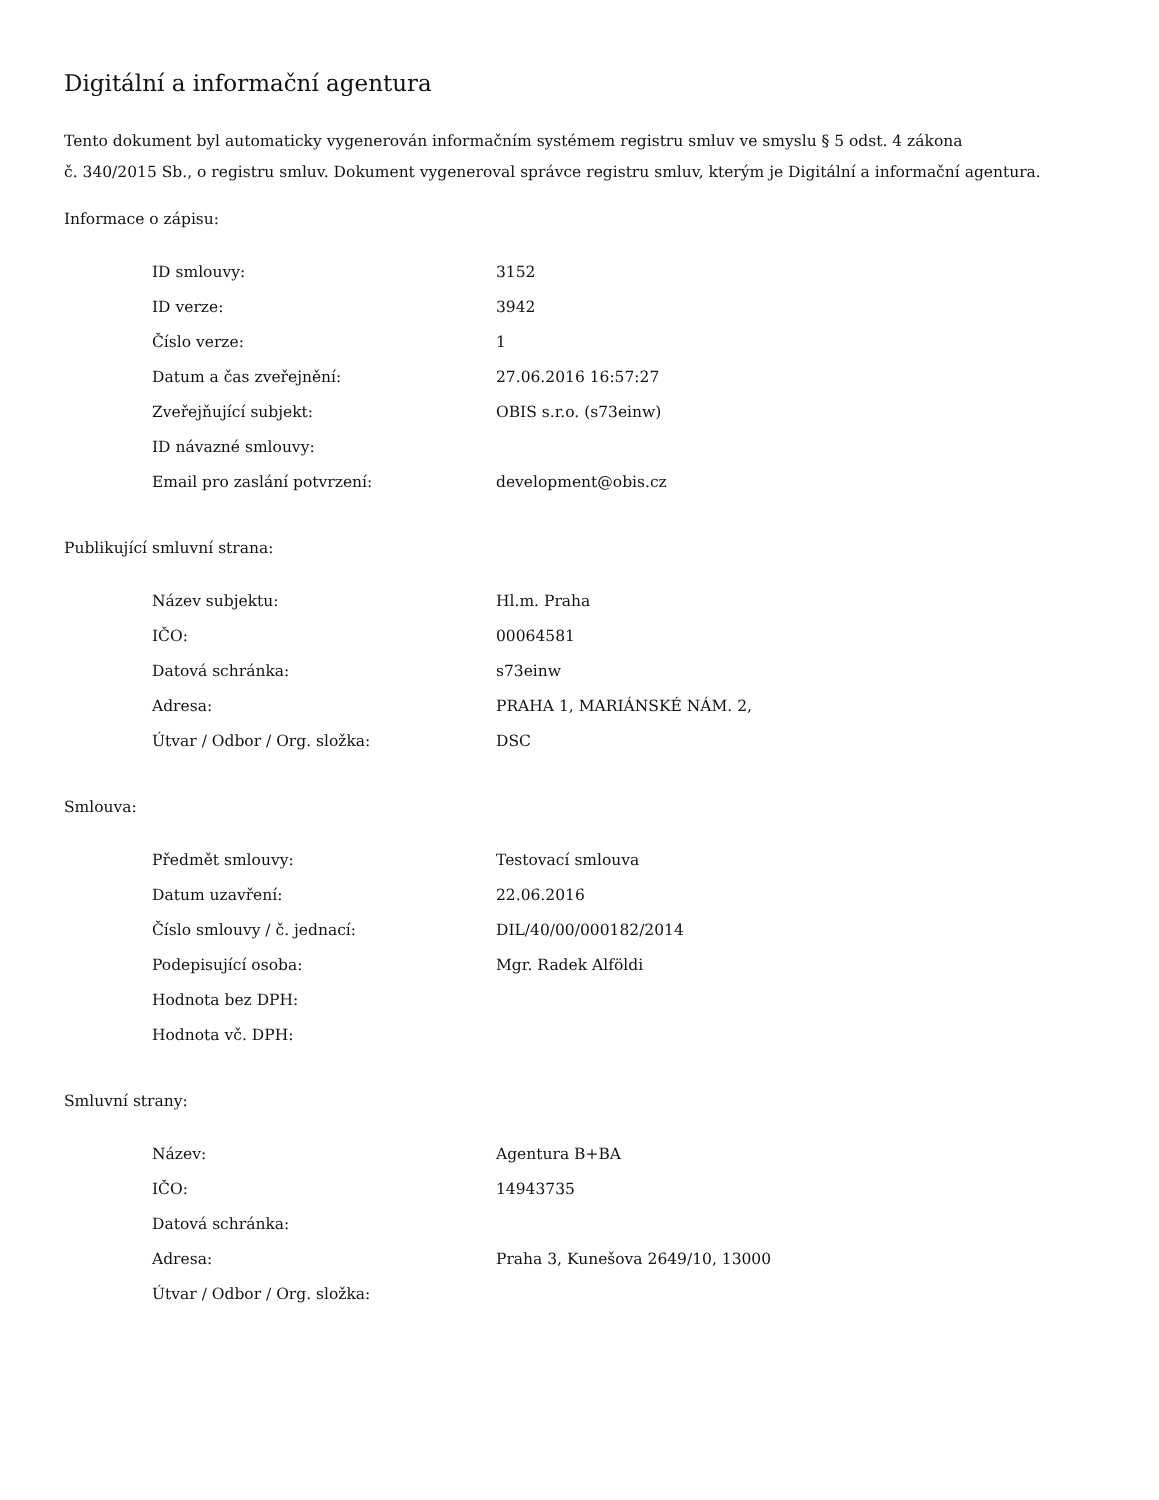Digitální a informační agentura
Tento dokument byl automaticky vygenerován informačním systémem registru smluv ve smyslu § 5 odst. 4 zákona
č. 340/2015 Sb., o registru smluv. Dokument vygeneroval správce registru smluv, kterým je Digitální a informační agentura.
Informace o zápisu:
| ID smlouvy: | 3152 |
| ID verze: | 3942 |
| Číslo verze: | 1 |
| Datum a čas zveřejnění: | 27.06.2016 16:57:27 |
| Zveřejňující subjekt: | OBIS s.r.o. (s73einw) |
| ID návazné smlouvy: | |
| Email pro zaslání potvrzení: | development@obis.cz |
Publikující smluvní strana:
| Název subjektu: | Hl.m. Praha |
| IČO: | 00064581 |
| Datová schránka: | s73einw |
| Adresa: | PRAHA 1, MARIÁNSKÉ NÁM. 2, |
| Útvar / Odbor / Org. složka: | DSC |
Smlouva:
| Předmět smlouvy: | Testovací smlouva |
| Datum uzavření: | 22.06.2016 |
| Číslo smlouvy / č. jednací: | DIL/40/00/000182/2014 |
| Podepisující osoba: | Mgr. Radek Alföldi |
| Hodnota bez DPH: | |
| Hodnota vč. DPH: | |
Smluvní strany:
| Název: | Agentura B+BA |
| IČO: | 14943735 |
| Datová schránka: | |
| Adresa: | Praha 3, Kunešova 2649/10, 13000 |
| Útvar / Odbor / Org. složka: | |